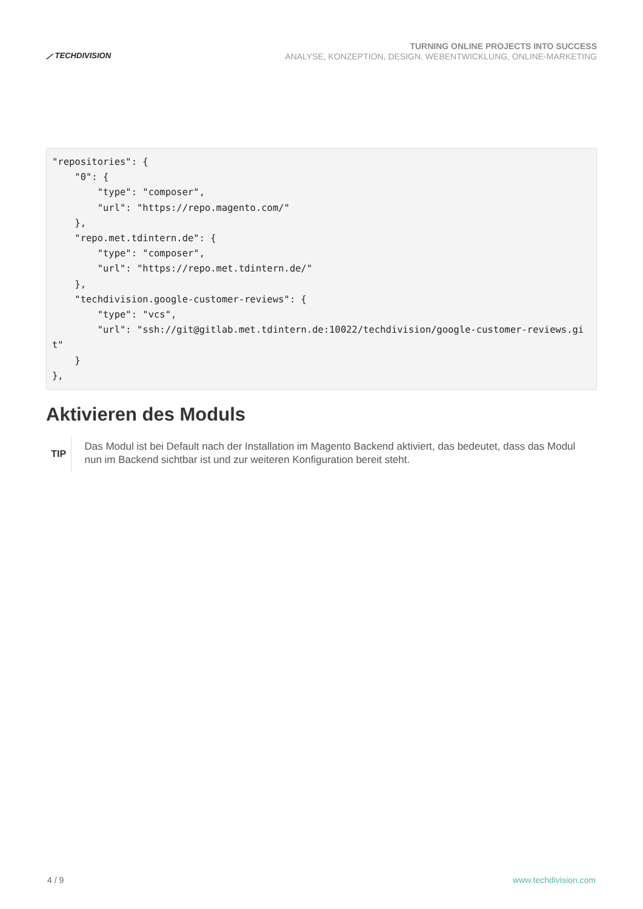⟋ TECHDIVISION
TURNING ONLINE PROJECTS INTO SUCCESS
ANALYSE, KONZEPTION, DESIGN, WEBENTWICKLUNG, ONLINE-MARKETING
"repositories": {
    "0": {
        "type": "composer",
        "url": "https://repo.magento.com/"
    },
    "repo.met.tdintern.de": {
        "type": "composer",
        "url": "https://repo.met.tdintern.de/"
    },
    "techdivision.google-customer-reviews": {
        "type": "vcs",
        "url": "ssh://git@gitlab.met.tdintern.de:10022/techdivision/google-customer-reviews.git"
    }
},
Aktivieren des Moduls
TIP
Das Modul ist bei Default nach der Installation im Magento Backend aktiviert, das bedeutet, dass das Modul nun im Backend sichtbar ist und zur weiteren Konfiguration bereit steht.
4 / 9 www.techdivision.com